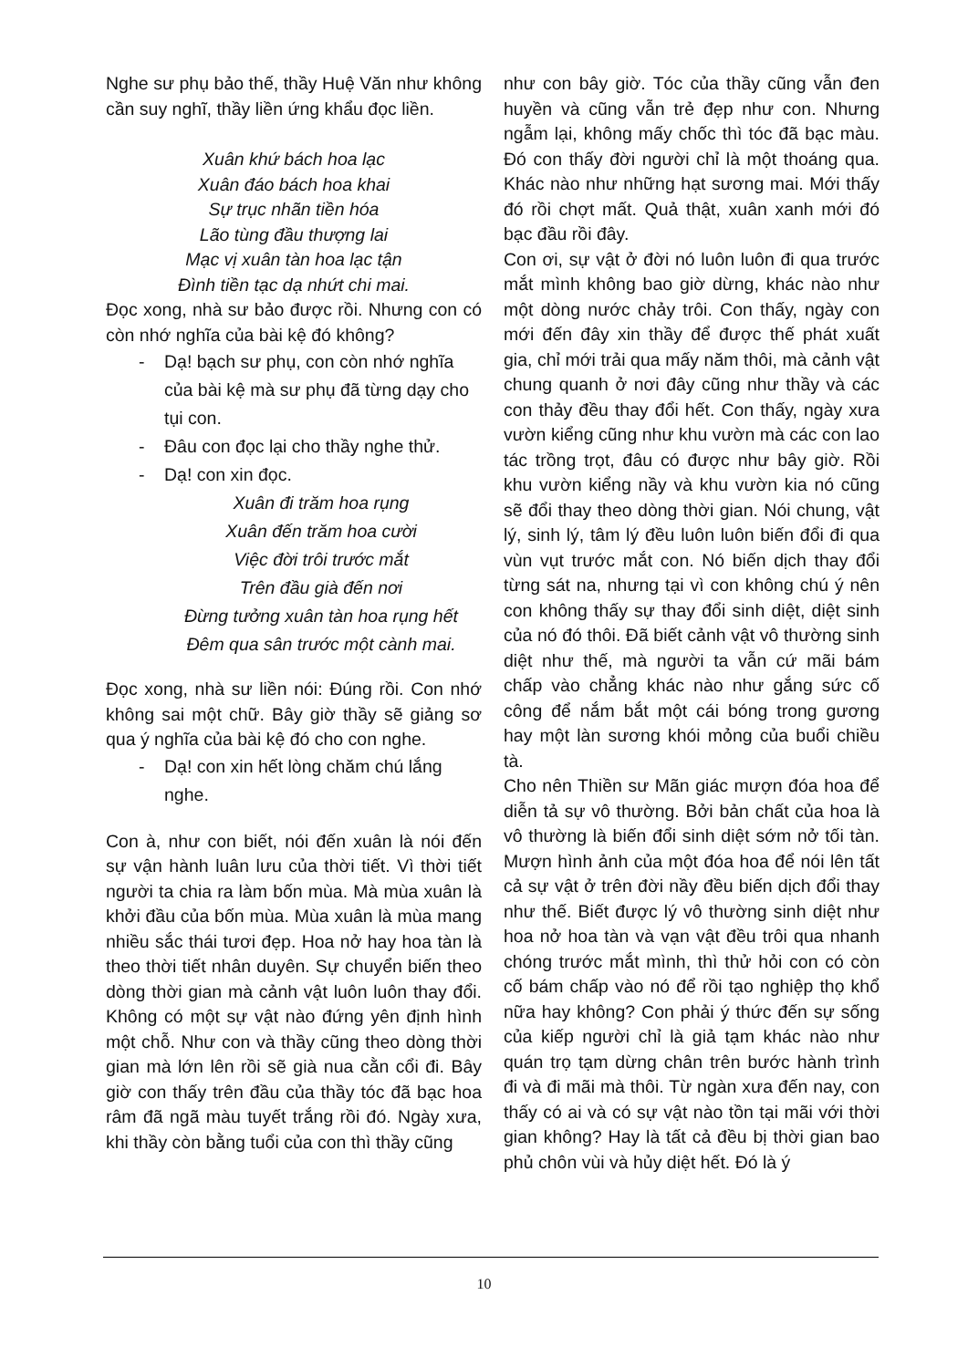Nghe sư phụ bảo thế, thầy Huệ Văn như không cần suy nghĩ, thầy liền ứng khẩu đọc liền.
Xuân khứ bách hoa lạc
Xuân đáo bách hoa khai
Sự trục nhãn tiền hóa
Lão tùng đầu thượng lai
Mạc vị xuân tàn hoa lạc tận
Đình tiền tạc dạ nhứt chi mai.
Đọc xong, nhà sư bảo được rồi. Nhưng con có còn nhớ nghĩa của bài kệ đó không?
- Dạ! bạch sư phụ, con còn nhớ nghĩa của bài kệ mà sư phụ đã từng dạy cho tụi con.
- Đâu con đọc lại cho thầy nghe thử.
- Dạ! con xin đọc.
Xuân đi trăm hoa rụng
Xuân đến trăm hoa cười
Việc đời trôi trước mắt
Trên đầu già đến nơi
Đừng tưởng xuân tàn hoa rụng hết
Đêm qua sân trước một cành mai.
Đọc xong, nhà sư liền nói: Đúng rồi. Con nhớ không sai một chữ. Bây giờ thầy sẽ giảng sơ qua ý nghĩa của bài kệ đó cho con nghe.
- Dạ! con xin hết lòng chăm chú lắng nghe.
Con à, như con biết, nói đến xuân là nói đến sự vận hành luân lưu của thời tiết. Vì thời tiết người ta chia ra làm bốn mùa. Mà mùa xuân là khởi đầu của bốn mùa. Mùa xuân là mùa mang nhiều sắc thái tươi đẹp. Hoa nở hay hoa tàn là theo thời tiết nhân duyên. Sự chuyển biến theo dòng thời gian mà cảnh vật luôn luôn thay đổi. Không có một sự vật nào đứng yên định hình một chỗ. Như con và thầy cũng theo dòng thời gian mà lớn lên rồi sẽ già nua cằn cổi đi. Bây giờ con thấy trên đầu của thầy tóc đã bạc hoa râm đã ngã màu tuyết trắng rồi đó. Ngày xưa, khi thầy còn bằng tuổi của con thì thầy cũng
như con bây giờ. Tóc của thầy cũng vẫn đen huyền và cũng vẫn trẻ đẹp như con. Nhưng ngẫm lại, không mấy chốc thì tóc đã bạc màu. Đó con thấy đời người chỉ là một thoáng qua. Khác nào như những hạt sương mai. Mới thấy đó rồi chợt mất. Quả thật, xuân xanh mới đó bạc đầu rồi đây.
Con ơi, sự vật ở đời nó luôn luôn đi qua trước mắt mình không bao giờ dừng, khác nào như một dòng nước chảy trôi. Con thấy, ngày con mới đến đây xin thầy để được thế phát xuất gia, chỉ mới trải qua mấy năm thôi, mà cảnh vật chung quanh ở nơi đây cũng như thầy và các con thảy đều thay đổi hết. Con thấy, ngày xưa vườn kiểng cũng như khu vườn mà các con lao tác trồng trọt, đâu có được như bây giờ. Rồi khu vườn kiểng nầy và khu vườn kia nó cũng sẽ đổi thay theo dòng thời gian. Nói chung, vật lý, sinh lý, tâm lý đều luôn luôn biến đổi đi qua vùn vụt trước mắt con. Nó biến dịch thay đổi từng sát na, nhưng tại vì con không chú ý nên con không thấy sự thay đổi sinh diệt, diệt sinh của nó đó thôi. Đã biết cảnh vật vô thường sinh diệt như thế, mà người ta vẫn cứ mãi bám chấp vào chẳng khác nào như gắng sức cố công để nắm bắt một cái bóng trong gương hay một làn sương khói mỏng của buổi chiều tà.
Cho nên Thiền sư Mãn giác mượn đóa hoa để diễn tả sự vô thường. Bởi bản chất của hoa là vô thường là biến đổi sinh diệt sớm nở tối tàn. Mượn hình ảnh của một đóa hoa để nói lên tất cả sự vật ở trên đời nầy đều biến dịch đổi thay như thế. Biết được lý vô thường sinh diệt như hoa nở hoa tàn và vạn vật đều trôi qua nhanh chóng trước mắt mình, thì thử hỏi con có còn cố bám chấp vào nó để rồi tạo nghiệp thọ khổ nữa hay không? Con phải ý thức đến sự sống của kiếp người chỉ là giả tạm khác nào như quán trọ tạm dừng chân trên bước hành trình đi và đi mãi mà thôi. Từ ngàn xưa đến nay, con thấy có ai và có sự vật nào tồn tại mãi với thời gian không? Hay là tất cả đều bị thời gian bao phủ chôn vùi và hủy diệt hết. Đó là ý
10